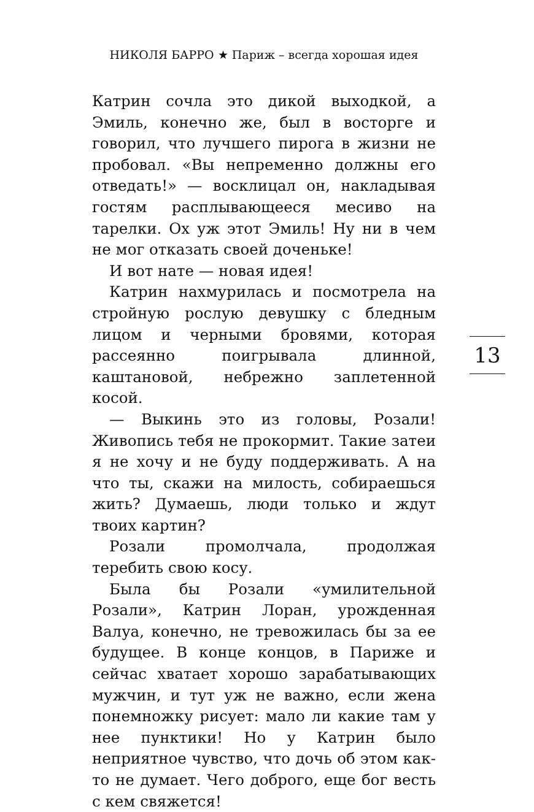НИКОЛЯ БАРРО ★ Париж – всегда хорошая идея
Катрин сочла это дикой выходкой, а Эмиль, конечно же, был в восторге и говорил, что лучшего пирога в жизни не пробовал. «Вы непременно должны его отведать!» — восклицал он, накладывая гостям расплывающееся месиво на тарелки. Ох уж этот Эмиль! Ну ни в чем не мог отказать своей доченьке!
И вот нате — новая идея!
Катрин нахмурилась и посмотрела на стройную рослую девушку с бледным лицом и черными бровями, которая рассеянно поигрывала длинной, каштановой, небрежно заплетенной косой.
— Выкинь это из головы, Розали! Живопись тебя не прокормит. Такие затеи я не хочу и не буду поддерживать. А на что ты, скажи на милость, собираешься жить? Думаешь, люди только и ждут твоих картин?
Розали промолчала, продолжая теребить свою косу.
Была бы Розали «умилительной Розали», Катрин Лоран, урожденная Валуа, конечно, не тревожилась бы за ее будущее. В конце концов, в Париже и сейчас хватает хорошо зарабатывающих мужчин, и тут уж не важно, если жена понемножку рисует: мало ли какие там у нее пунктики! Но у Катрин было неприятное чувство, что дочь об этом как-то не думает. Чего доброго, еще бог весть с кем свяжется!
13